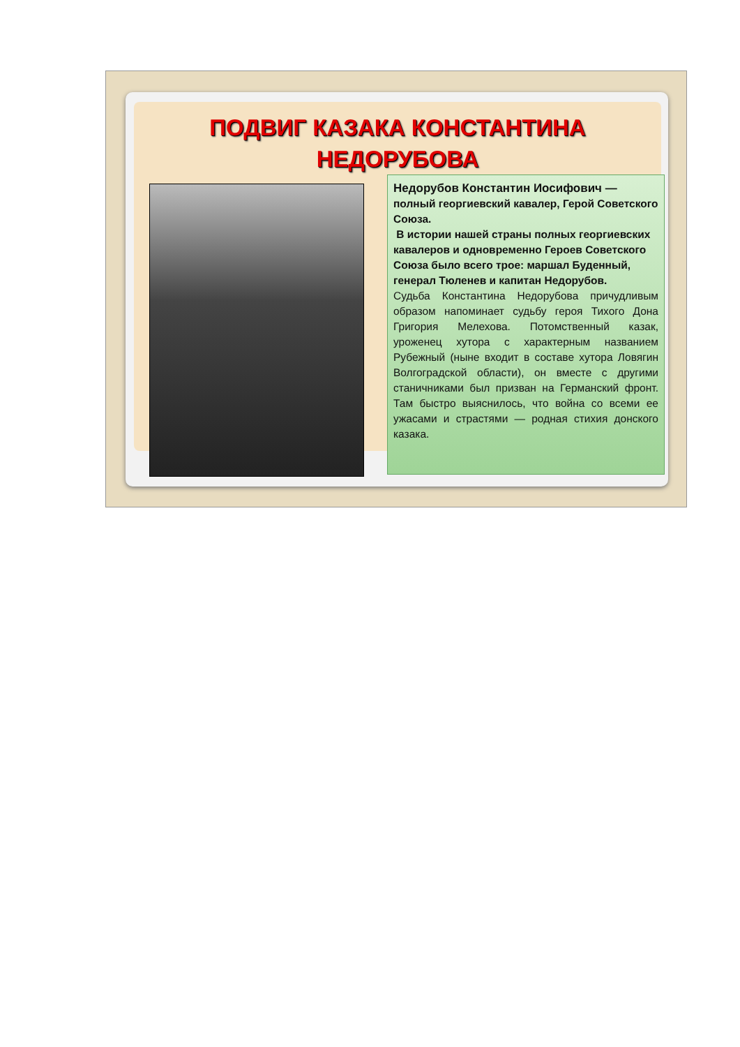ПОДВИГ КАЗАКА КОНСТАНТИНА НЕДОРУБОВА
Недорубов Константин Иосифович — полный георгиевский кавалер, Герой Советского Союза.
В истории нашей страны полных георгиевских кавалеров и одновременно Героев Советского Союза было всего трое: маршал Буденный, генерал Тюленев и капитан Недорубов.
Судьба Константина Недорубова причудливым образом напоминает судьбу героя Тихого Дона Григория Мелехова. Потомственный казак, уроженец хутора с характерным названием Рубежный (ныне входит в составе хутора Ловягин Волгоградской области), он вместе с другими станичниками был призван на Германский фронт. Там быстро выяснилось, что война со всеми ее ужасами и страстями — родная стихия донского казака.